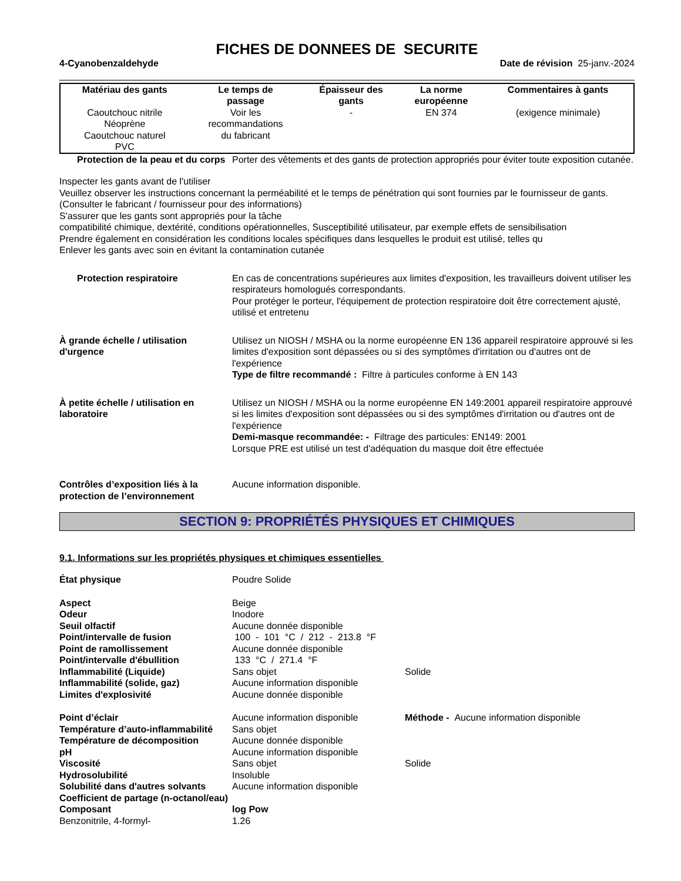FICHES DE DONNEES DE SECURITE
4-Cyanobenzaldehyde Date de révision 25-janv.-2024
| Matériau des gants | Le temps de passage | Épaisseur des gants | La norme européenne | Commentaires à gants |
| --- | --- | --- | --- | --- |
| Caoutchouc nitrile Néoprène Caoutchouc naturel PVC | Voir les recommandations du fabricant | - | EN 374 | (exigence minimale) |
Protection de la peau et du corps
Porter des vêtements et des gants de protection appropriés pour éviter toute exposition cutanée.
Inspecter les gants avant de l'utiliser
Veuillez observer les instructions concernant la perméabilité et le temps de pénétration qui sont fournies par le fournisseur de gants.
(Consulter le fabricant / fournisseur pour des informations)
S'assurer que les gants sont appropriés pour la tâche
compatibilité chimique, dextérité, conditions opérationnelles, Susceptibilité utilisateur, par exemple effets de sensibilisation
Prendre également en considération les conditions locales spécifiques dans lesquelles le produit est utilisé, telles qu
Enlever les gants avec soin en évitant la contamination cutanée
Protection respiratoire En cas de concentrations supérieures aux limites d'exposition, les travailleurs doivent utiliser les respirateurs homologués correspondants.
Pour protéger le porteur, l'équipement de protection respiratoire doit être correctement ajusté, utilisé et entretenu
À grande échelle / utilisation d'urgence
Utilisez un NIOSH / MSHA ou la norme européenne EN 136 appareil respiratoire approuvé si les limites d'exposition sont dépassées ou si des symptômes d'irritation ou d'autres ont de l'expérience
Type de filtre recommandé : Filtre à particules conforme à EN 143
À petite échelle / utilisation en laboratoire
Utilisez un NIOSH / MSHA ou la norme européenne EN 149:2001 appareil respiratoire approuvé si les limites d'exposition sont dépassées ou si des symptômes d'irritation ou d'autres ont de l'expérience
Demi-masque recommandée: - Filtrage des particules: EN149: 2001
Lorsque PRE est utilisé un test d'adéquation du masque doit être effectuée
Contrôles d’exposition liés à la protection de l’environnement
Aucune information disponible.
SECTION 9: PROPRIÉTÉS PHYSIQUES ET CHIMIQUES
9.1. Informations sur les propriétés physiques et chimiques essentielles
| État physique | Poudre Solide | |
| Aspect | Beige | |
| Odeur | Inodore | |
| Seuil olfactif | Aucune donnée disponible | |
| Point/intervalle de fusion | 100 - 101 °C / 212 - 213.8 °F | |
| Point de ramollissement | Aucune donnée disponible | |
| Point/intervalle d'ébullition | 133 °C / 271.4 °F | |
| Inflammabilité (Liquide) | Sans objet | Solide |
| Inflammabilité (solide, gaz) | Aucune information disponible | |
| Limites d'explosivité | Aucune donnée disponible | |
| Point d’éclair | Aucune information disponible | Méthode - Aucune information disponible |
| Température d’auto-inflammabilité | Sans objet | |
| Température de décomposition | Aucune donnée disponible | |
| pH | Aucune information disponible | |
| Viscosité | Sans objet | Solide |
| Hydrosolubilité | Insoluble | |
| Solubilité dans d'autres solvants | Aucune information disponible | |
| Coefficient de partage (n-octanol/eau) | | |
| Composant | log Pow | |
| Benzonitrile, 4-formyl- | 1.26 | |